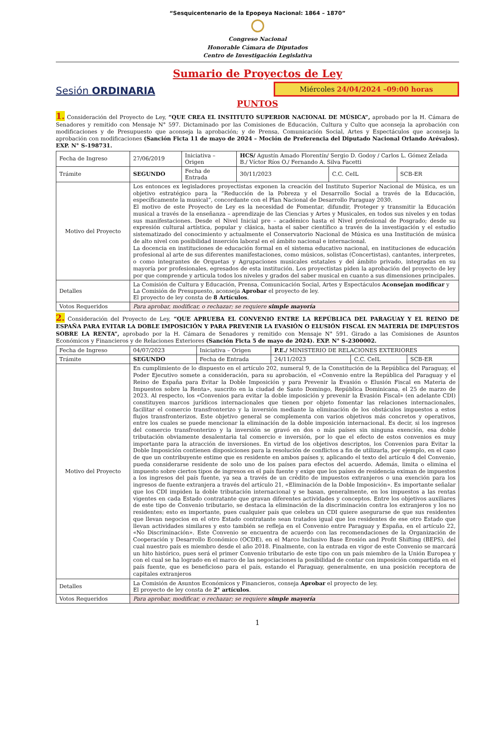“Sesquicentenario de la Epopeya Nacional: 1864 – 1870”
Congreso Nacional
Honorable Cámara de Diputados
Centro de Investigación Legislativa
Sumario de Proyectos de Ley
Sesión ORDINARIA
Miércoles 24/04/2024 –09:00 horas
PUNTOS
1. Consideración del Proyecto de Ley, “QUE CREA EL INSTITUTO SUPERIOR NACIONAL DE MÚSICA”, aprobado por la H. Cámara de Senadores y remitido con Mensaje N° 597. Dictaminado por las Comisiones de Educación, Cultura y Culto que aconseja la aprobación con modificaciones y de Presupuesto que aconseja la aprobación; y de Prensa, Comunicación Social, Artes y Espectáculos que aconseja la aprobación con modificaciones (Sanción Ficta 11 de mayo de 2024 – Moción de Preferencia del Diputado Nacional Orlando Arévalos). EXP. N° S-198731.
| Fecha de Ingreso | 27/06/2019 | Iniciativa – Origen | HCS/ Agustín Amado Florentín/ Sergio D. Godoy / Carlos L. Gómez Zelada B./ Víctor Ríos O./ Fernando A. Silva Facetti | | |
| Trámite | SEGUNDO | Fecha de Entrada | 30/11/2023 | C.C. CeIL | SCB-ER |
| Motivo del Proyecto | Los entonces ex legisladores proyectistas exponen la creación del Instituto Superior Nacional de Música, es un objetivo estratégico para la “Reducción de la Pobreza y el Desarrollo Social a través de la Educación, específicamente la musical”, concordante con el Plan Nacional de Desarrollo Paraguay 2030. El motivo de este Proyecto de Ley es la necesidad de Fomentar, difundir, Proteger y transmitir la Educación musical a través de la enseñanza – aprendizaje de las Ciencias y Artes y Musicales, en todos sus niveles y en todas sus manifestaciones. Desde el Nivel Inicial pre – académico hasta el Nivel profesional de Posgrado; desde su expresión cultural artística, popular y clásica, hasta el saber científico a través de la investigación y el estudio sistematizado del conocimiento y actualmente el Conservatorio Nacional de Música es una Institución de música de alto nivel con posibilidad inserción laboral en el ámbito nacional e internacional. La docencia en instituciones de educación formal en el sistema educativo nacional, en instituciones de educación profesional al arte de sus diferentes manifestaciones, como músicos, solistas (Concertistas), cantantes, interpretes, o como integrantes de Orquetas y Agrupaciones musicales estatales y del ámbito privado, integradas en su mayoría por profesionales, egresados de esta institución. Los proyectistas piden la aprobación del proyecto de ley por que comprende y articula todos los niveles y grados del saber musical en cuanto a sus dimensiones principales. | | | | |
| Detalles | La Comisión de Cultura y Educación, Prensa, Comunicación Social, Artes y Espectáculos Aconsejan modificar y La Comisión de Presupuesto, aconseja Aprobar el proyecto de ley. El proyecto de ley consta de 8 Artículos . | | | | |
| Votos Requeridos | Para aprobar, modificar, o rechazar; se requiere simple mayoría | | | | |
2. Consideración del Proyecto de Ley, “QUE APRUEBA EL CONVENIO ENTRE LA REPÚBLICA DEL PARAGUAY Y EL REINO DE ESPAÑA PARA EVITAR LA DOBLE IMPOSICIÓN Y PARA PREVENIR LA EVASIÓN O ELUSIÓN FISCAL EN MATERIA DE IMPUESTOS SOBRE LA RENTA”, aprobado por la H. Cámara de Senadores y remitido con Mensaje N° 591. Girado a las Comisiones de Asuntos Económicos y Financieros y de Relaciones Exteriores (Sanción Ficta 5 de mayo de 2024). EXP. N° S-2300002.
| Fecha de Ingreso | 04/07/2023 | Iniciativa – Origen | P.E./ MINISTERIO DE RELACIONES EXTERIORES | | |
| Trámite | SEGUNDO | Fecha de Entrada | 24/11/2023 | C.C. CeIL | SCB-ER |
| Motivo del Proyecto | En cumplimiento de lo dispuesto en el artículo 202, numeral 9, de la Constitución de la República del Paraguay, el Poder Ejecutivo somete a consideración, para su aprobación, el «Convenio entre la República del Paraguay y el Reino de España para Evitar la Doble Imposición y para Prevenir la Evasión o Elusión Fiscal en Materia de Impuestos sobre la Renta», suscrito en la ciudad de Santo Domingo, República Dominicana, el 25 de marzo de 2023. Al respecto, los «Convenios para evitar la doble imposición y prevenir la Evasión Fiscal» (en adelante CDI) constituyen marcos jurídicos internacionales que tienen por objeto fomentar las relaciones internacionales, facilitar el comercio transfronterizo y la inversión mediante la eliminación de los obstáculos impuestos a estos flujos transfronterizos. Este objetivo general se complementa con varios objetivos más concretos y operativos, entre los cuales se puede mencionar la eliminación de la doble imposición internacional. Es decir, si los ingresos del comercio transfronterizo y la inversión se gravó en dos o más países sin ninguna exención, esa doble tributación obviamente desalentaria tal comercio e inversión, por lo que el efecto de estos convenios es muy importante para la atracción de inversiones. En virtud de los objetivos descriptos, los Convenios para Evitar la Doble Imposición contienen disposiciones para la resolución de conflictos a fin de utilizarla, por ejemplo, en el caso de que un contribuyente estime que es residente en ambos países y, aplicando el texto del artículo 4 del Convenio, pueda considerarse residente de solo uno de los países para efectos del acuerdo. Además, limita o elimina el impuesto sobre ciertos tipos de ingresos en el país fuente y exige que los países de residencia eximan de impuestos a los ingresos del país fuente, ya sea a través de un crédito de impuestos extranjeros o una exención para los ingresos de fuente extranjera a través del artículo 21, «Eliminación de la Doble Imposición». Es importante señalar que los CDI impiden la doble tributación internacional y se basan, generalmente, en los impuestos a las rentas vigentes en cada Estado contratante que gravan diferentes actividades y conceptos. Entre los objetivos auxiliares de este tipo de Convenio tributario, se destaca la eliminación de la discriminación contra los extranjeros y los no residentes; esto es importante, pues cualquier país que celebra un CDI quiere asegurarse de que sus residentes que llevan negocios en el otro Estado contratante sean tratados igual que los residentes de ese otro Estado que llevan actividades similares y esto también se refleja en el Convenio entre Paraguay y España, en el artículo 22, «No Discriminación». Este Convenio se encuentra de acuerdo con las recomendaciones de la Organización de Cooperación y Desarrollo Económico (OCDE), en el Marco Inclusivo Base Erosión and Profit Shifting (BEPS), del cual nuestro país es miembro desde el año 2018. Finalmente, con la entrada en vigor de este Convenio se marcará un hito histórico, pues será el primer Convenio tributario de este tipo con un país miembro de la Unión Europea y con el cual se ha logrado en el marco de las negociaciones la posibilidad de contar con imposición compartida en el país fuente, que es beneficioso para el país, estando el Paraguay, generalmente, en una posición receptora de capitales extranjeros | | | | |
| Detalles | La Comisión de Asuntos Económicos y Financieros, conseja Aprobar el proyecto de ley. El proyecto de ley consta de 2° artículos . | | | | |
| Votos Requeridos | Para aprobar, modificar, o rechazar; se requiere simple mayoría | | | | |
1